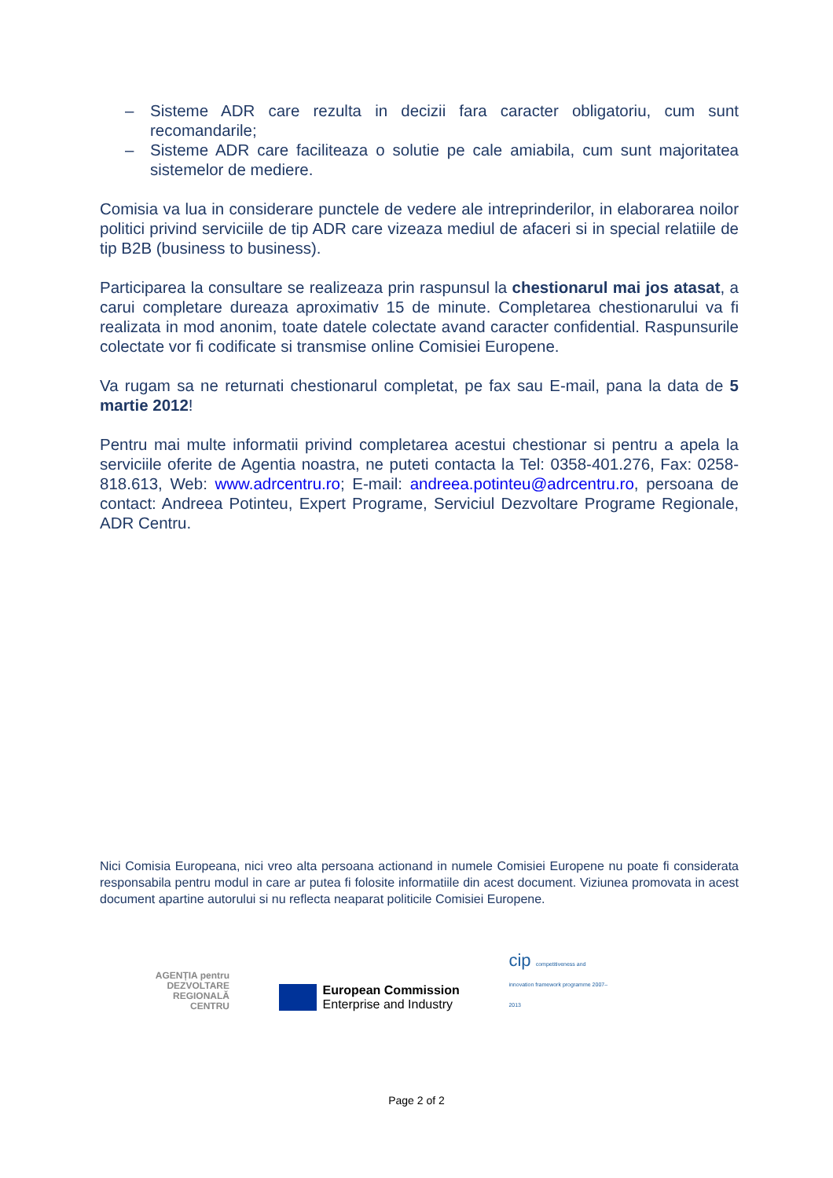– Sisteme ADR care rezulta in decizii fara caracter obligatoriu, cum sunt recomandarile;
– Sisteme ADR care faciliteaza o solutie pe cale amiabila, cum sunt majoritatea sistemelor de mediere.
Comisia va lua in considerare punctele de vedere ale intreprinderilor, in elaborarea noilor politici privind serviciile de tip ADR care vizeaza mediul de afaceri si in special relatiile de tip B2B (business to business).
Participarea la consultare se realizeaza prin raspunsul la chestionarul mai jos atasat, a carui completare dureaza aproximativ 15 de minute. Completarea chestionarului va fi realizata in mod anonim, toate datele colectate avand caracter confidential. Raspunsurile colectate vor fi codificate si transmise online Comisiei Europene.
Va rugam sa ne returnati chestionarul completat, pe fax sau E-mail, pana la data de 5 martie 2012!
Pentru mai multe informatii privind completarea acestui chestionar si pentru a apela la serviciile oferite de Agentia noastra, ne puteti contacta la Tel: 0358-401.276, Fax: 0258-818.613, Web: www.adrcentru.ro; E-mail: andreea.potinteu@adrcentru.ro, persoana de contact: Andreea Potinteu, Expert Programe, Serviciul Dezvoltare Programe Regionale, ADR Centru.
Nici Comisia Europeana, nici vreo alta persoana actionand in numele Comisiei Europene nu poate fi considerata responsabila pentru modul in care ar putea fi folosite informatiile din acest document. Viziunea promovata in acest document apartine autorului si nu reflecta neaparat politicile Comisiei Europene.
AGENȚIA pentru
DEZVOLTARE
REGIONALĂ
CENTRU
European Commission
Enterprise and Industry
cip competitiveness and innovation framework programme 2007–2013
Page 2 of 2